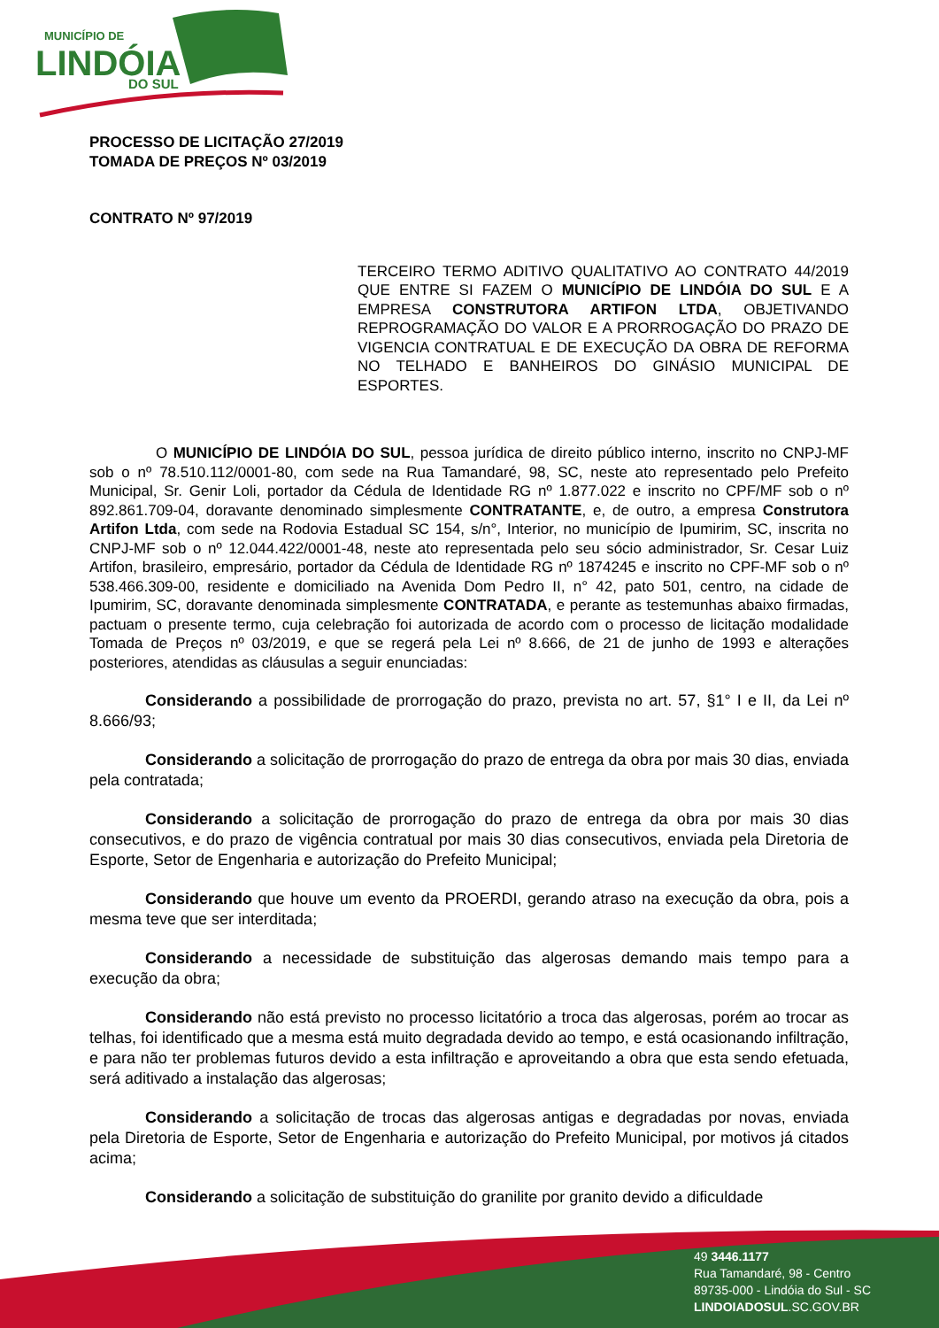MUNICÍPIO DE
LINDÓIA
DO SUL
PROCESSO DE LICITAÇÃO 27/2019
TOMADA DE PREÇOS Nº 03/2019
CONTRATO Nº 97/2019
TERCEIRO TERMO ADITIVO QUALITATIVO AO CONTRATO 44/2019 QUE ENTRE SI FAZEM O MUNICÍPIO DE LINDÓIA DO SUL E A EMPRESA CONSTRUTORA ARTIFON LTDA, OBJETIVANDO REPROGRAMAÇÃO DO VALOR E A PRORROGAÇÃO DO PRAZO DE VIGENCIA CONTRATUAL E DE EXECUÇÃO DA OBRA DE REFORMA NO TELHADO E BANHEIROS DO GINÁSIO MUNICIPAL DE ESPORTES.
O MUNICÍPIO DE LINDÓIA DO SUL, pessoa jurídica de direito público interno, inscrito no CNPJ-MF sob o nº 78.510.112/0001-80, com sede na Rua Tamandaré, 98, SC, neste ato representado pelo Prefeito Municipal, Sr. Genir Loli, portador da Cédula de Identidade RG nº 1.877.022 e inscrito no CPF/MF sob o nº 892.861.709-04, doravante denominado simplesmente CONTRATANTE, e, de outro, a empresa Construtora Artifon Ltda, com sede na Rodovia Estadual SC 154, s/n°, Interior, no município de Ipumirim, SC, inscrita no CNPJ-MF sob o nº 12.044.422/0001-48, neste ato representada pelo seu sócio administrador, Sr. Cesar Luiz Artifon, brasileiro, empresário, portador da Cédula de Identidade RG nº 1874245 e inscrito no CPF-MF sob o nº 538.466.309-00, residente e domiciliado na Avenida Dom Pedro II, n° 42, pato 501, centro, na cidade de Ipumirim, SC, doravante denominada simplesmente CONTRATADA, e perante as testemunhas abaixo firmadas, pactuam o presente termo, cuja celebração foi autorizada de acordo com o processo de licitação modalidade Tomada de Preços nº 03/2019, e que se regerá pela Lei nº 8.666, de 21 de junho de 1993 e alterações posteriores, atendidas as cláusulas a seguir enunciadas:
Considerando a possibilidade de prorrogação do prazo, prevista no art. 57, §1° I e II, da Lei nº 8.666/93;
Considerando a solicitação de prorrogação do prazo de entrega da obra por mais 30 dias, enviada pela contratada;
Considerando a solicitação de prorrogação do prazo de entrega da obra por mais 30 dias consecutivos, e do prazo de vigência contratual por mais 30 dias consecutivos, enviada pela Diretoria de Esporte, Setor de Engenharia e autorização do Prefeito Municipal;
Considerando que houve um evento da PROERDI, gerando atraso na execução da obra, pois a mesma teve que ser interditada;
Considerando a necessidade de substituição das algerosas demando mais tempo para a execução da obra;
Considerando não está previsto no processo licitatório a troca das algerosas, porém ao trocar as telhas, foi identificado que a mesma está muito degradada devido ao tempo, e está ocasionando infiltração, e para não ter problemas futuros devido a esta infiltração e aproveitando a obra que esta sendo efetuada, será aditivado a instalação das algerosas;
Considerando a solicitação de trocas das algerosas antigas e degradadas por novas, enviada pela Diretoria de Esporte, Setor de Engenharia e autorização do Prefeito Municipal, por motivos já citados acima;
Considerando a solicitação de substituição do granilite por granito devido a dificuldade
49 3446.1177
Rua Tamandaré, 98 - Centro
89735-000 - Lindóia do Sul - SC
LINDOIADOSUL.SC.GOV.BR